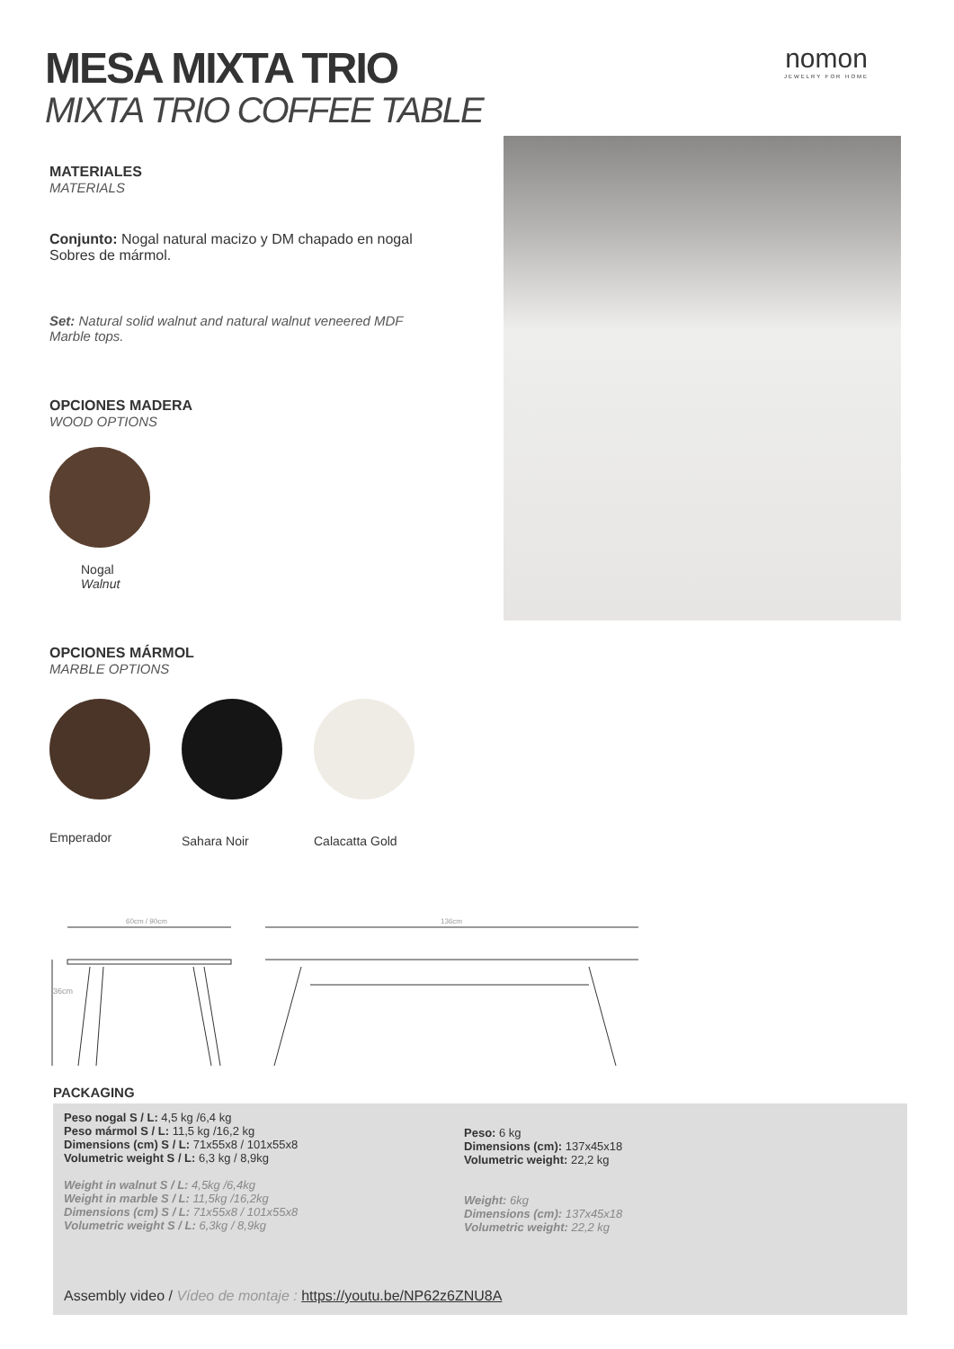MESA MIXTA TRIO
MIXTA TRIO COFFEE TABLE
nomon
JEWELRY FOR HOME
MATERIALES
MATERIALS
Conjunto: Nogal natural macizo y DM chapado en nogal
Sobres de mármol.
Set: Natural solid walnut and natural walnut veneered MDF
Marble tops.
OPCIONES MADERA
WOOD OPTIONS
Nogal
Walnut
OPCIONES MÁRMOL
MARBLE OPTIONS
Emperador
Sahara Noir Calacatta Gold
60cm / 90cm
136cm
36cm
PACKAGING
Peso nogal S / L: 4,5 kg /6,4 kg
Peso mármol S / L: 11,5 kg /16,2 kg
Dimensions (cm) S / L: 71x55x8 / 101x55x8
Volumetric weight S / L: 6,3 kg / 8,9kg
Weight in walnut S / L: 4,5kg /6,4kg
Weight in marble S / L: 11,5kg /16,2kg
Dimensions (cm) S / L: 71x55x8 / 101x55x8
Volumetric weight S / L: 6,3kg / 8,9kg
Peso: 6 kg
Dimensions (cm): 137x45x18
Volumetric weight: 22,2 kg
Weight: 6kg
Dimensions (cm): 137x45x18
Volumetric weight: 22,2 kg
Assembly video / Vídeo de montaje : https://youtu.be/NP62z6ZNU8A